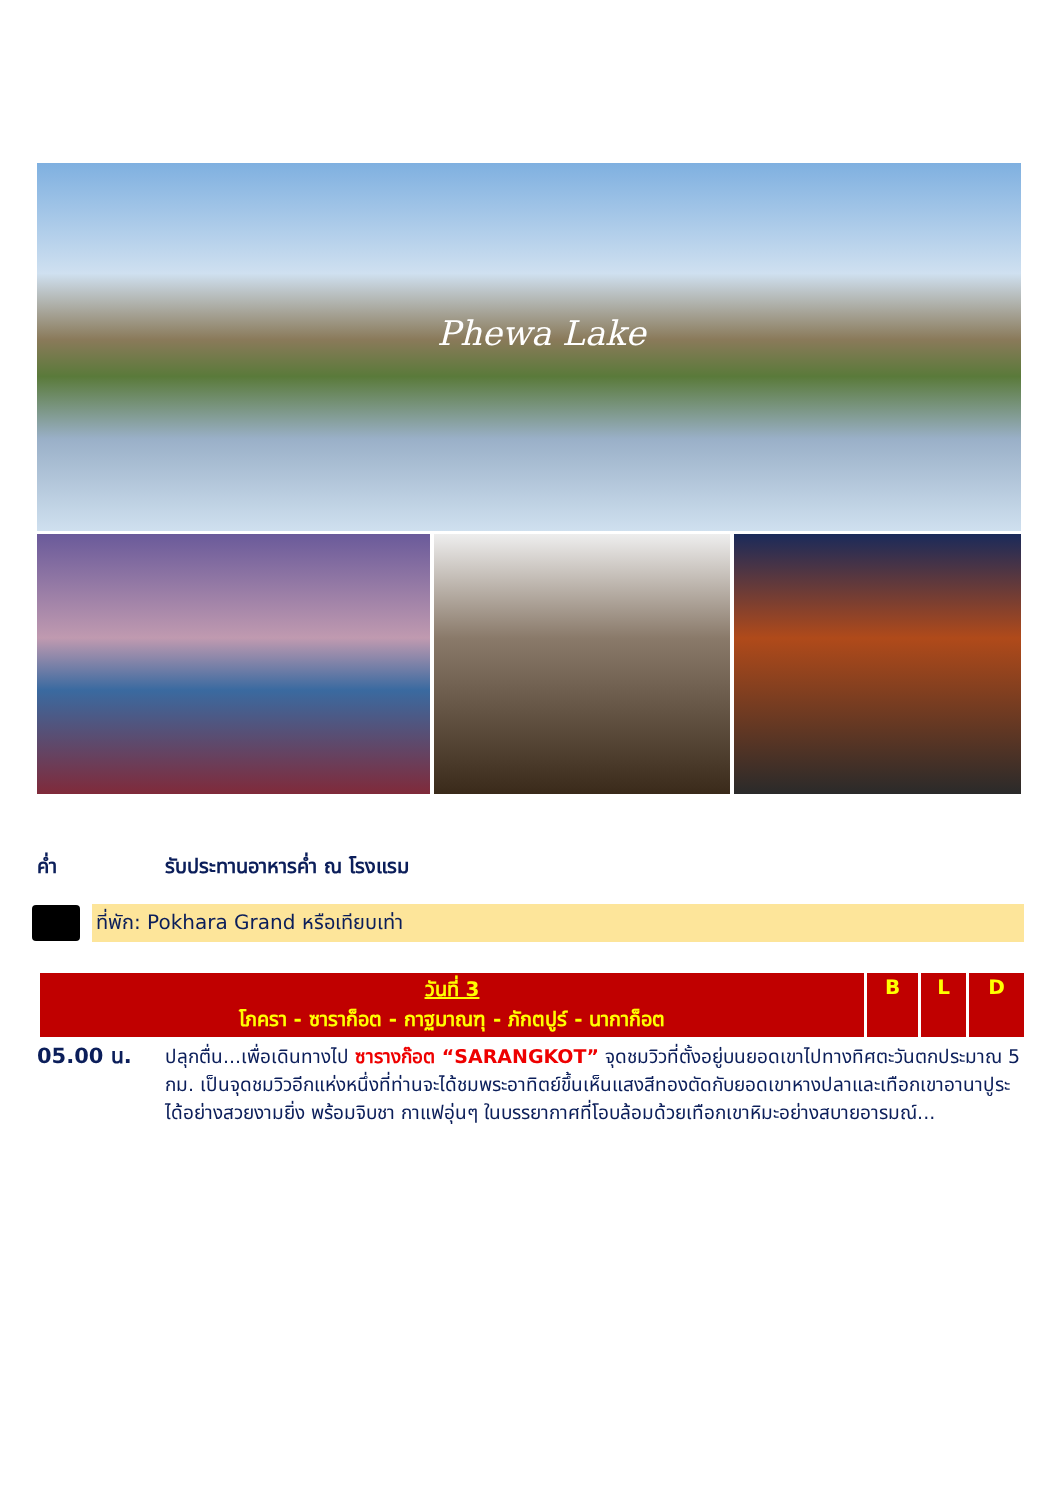Phewa Lake
ค่ำ รับประทานอาหารค่ำ ณ โรงแรม
ที่พัก: Pokhara Grand หรือเทียบเท่า
| วันที่ 3 โภครา - ซาราก็อต - กาฐมาณฑุ - ภักตปูร์ - นากาก็อต | B | L | D |
| --- | --- | --- | --- |
05.00 น. ปลุกตื่น...เพื่อเดินทางไป ซารางก๊อต “SARANGKOT” จุดชมวิวที่ตั้งอยู่บนยอดเขาไปทางทิศตะวันตกประมาณ 5 กม. เป็นจุดชมวิวอีกแห่งหนึ่งที่ท่านจะได้ชมพระอาทิตย์ขึ้นเห็นแสงสีทองตัดกับยอดเขาหางปลาและเทือกเขาอานาปูระได้อย่างสวยงามยิ่ง พร้อมจิบชา กาแฟอุ่นๆ ในบรรยากาศที่โอบล้อมด้วยเทือกเขาหิมะอย่างสบายอารมณ์...